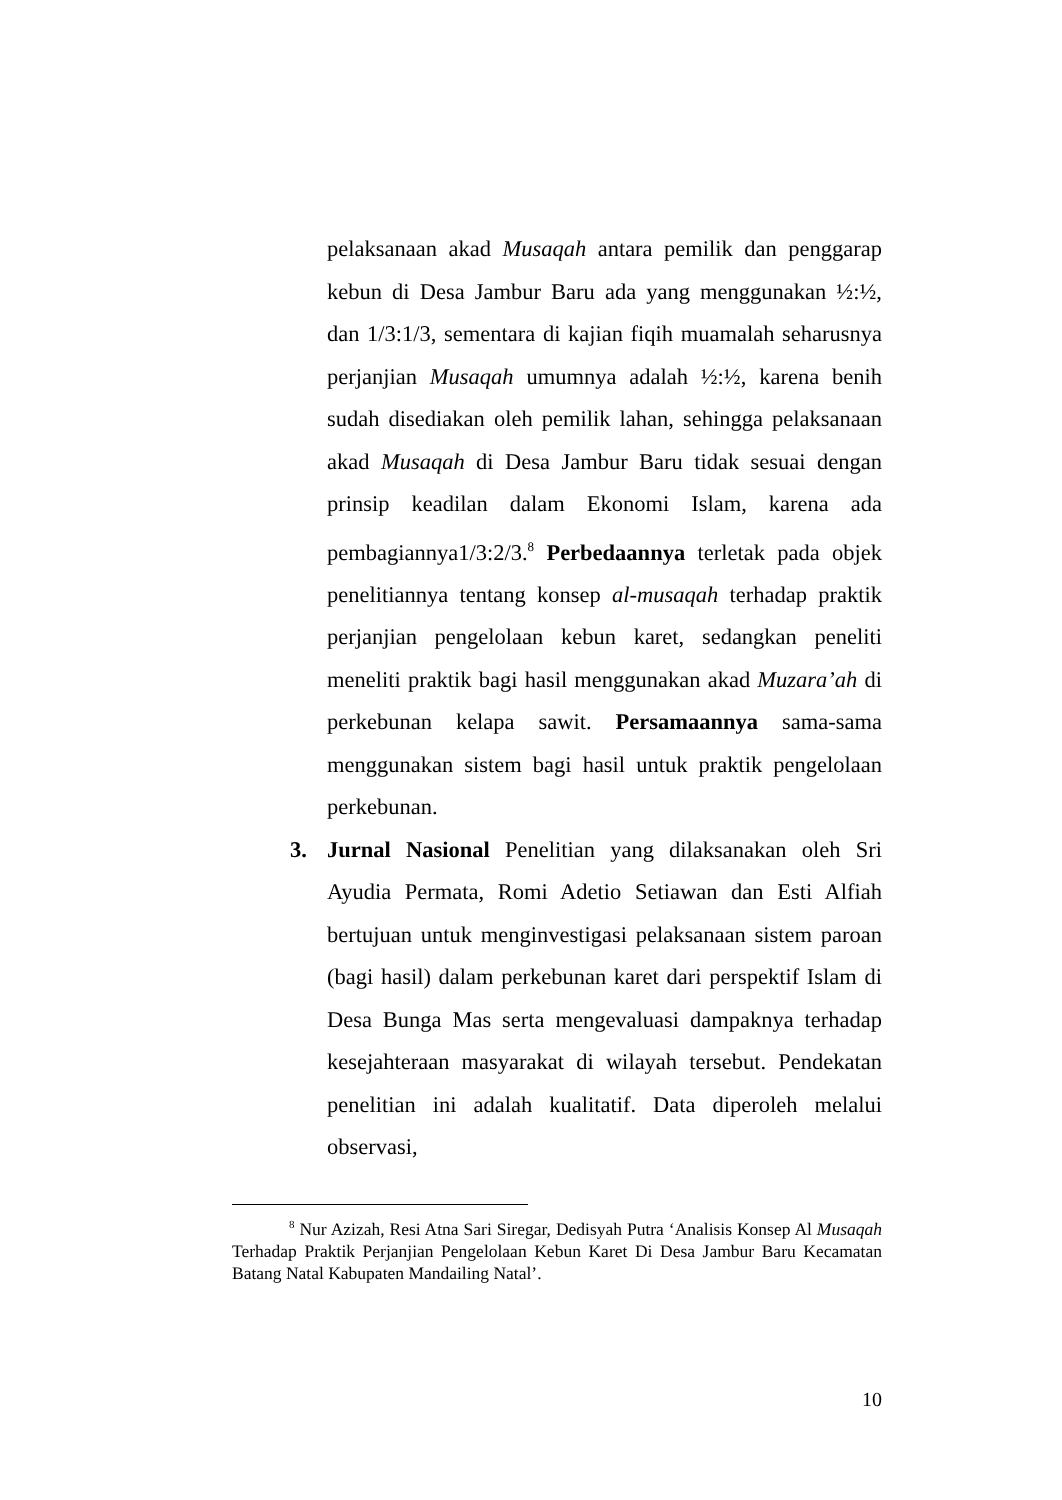pelaksanaan akad Musaqah antara pemilik dan penggarap kebun di Desa Jambur Baru ada yang menggunakan ½:½, dan 1/3:1/3, sementara di kajian fiqih muamalah seharusnya perjanjian Musaqah umumnya adalah ½:½, karena benih sudah disediakan oleh pemilik lahan, sehingga pelaksanaan akad Musaqah di Desa Jambur Baru tidak sesuai dengan prinsip keadilan dalam Ekonomi Islam, karena ada pembagiannya1/3:2/3.<sup>8</sup> Perbedaannya terletak pada objek penelitiannya tentang konsep al-musaqah terhadap praktik perjanjian pengelolaan kebun karet, sedangkan peneliti meneliti praktik bagi hasil menggunakan akad Muzara’ah di perkebunan kelapa sawit. Persamaannya sama-sama menggunakan sistem bagi hasil untuk praktik pengelolaan perkebunan.
3. Jurnal Nasional Penelitian yang dilaksanakan oleh Sri Ayudia Permata, Romi Adetio Setiawan dan Esti Alfiah bertujuan untuk menginvestigasi pelaksanaan sistem paroan (bagi hasil) dalam perkebunan karet dari perspektif Islam di Desa Bunga Mas serta mengevaluasi dampaknya terhadap kesejahteraan masyarakat di wilayah tersebut. Pendekatan penelitian ini adalah kualitatif. Data diperoleh melalui observasi,
<sup>8</sup> Nur Azizah, Resi Atna Sari Siregar, Dedisyah Putra ‘Analisis Konsep Al Musaqah Terhadap Praktik Perjanjian Pengelolaan Kebun Karet Di Desa Jambur Baru Kecamatan Batang Natal Kabupaten Mandailing Natal’.
10